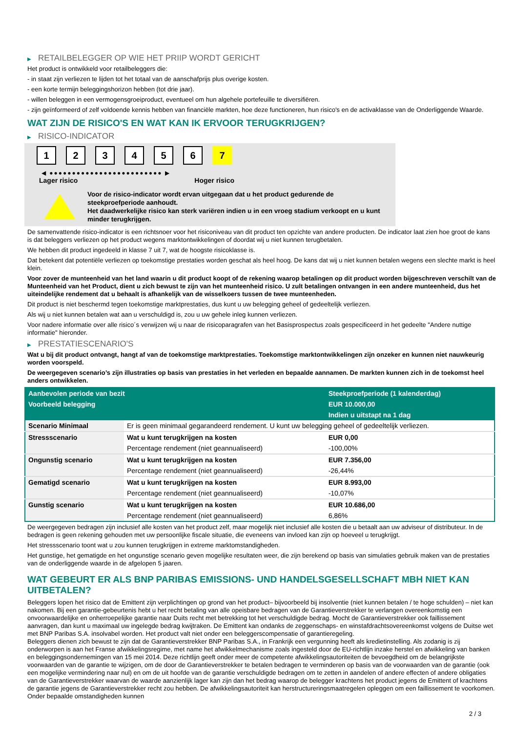▶ RETAILBELEGGER OP WIE HET PRIIP WORDT GERICHT
Het product is ontwikkeld voor retailbeleggers die:
- in staat zijn verliezen te lijden tot het totaal van de aanschafprijs plus overige kosten.
- een korte termijn beleggingshorizon hebben (tot drie jaar).
- willen beleggen in een vermogensgroeiproduct, eventueel om hun algehele portefeuille te diversifiëren.
- zijn geïnformeerd of zelf voldoende kennis hebben van financiële markten, hoe deze functioneren, hun risico's en de activaklasse van de Onderliggende Waarde.
WAT ZIJN DE RISICO'S EN WAT KAN IK ERVOOR TERUGKRIJGEN?
▶ RISICO-INDICATOR
1 2 3 4 5 6 7
◀ ●●●●●●●●●●●●●●●●●●●●●●●●● ▶
Lager risico Hoger risico
Voor de risico-indicator wordt ervan uitgegaan dat u het product gedurende de steekproefperiode aanhoudt.
Het daadwerkelijke risico kan sterk variëren indien u in een vroeg stadium verkoopt en u kunt minder terugkrijgen.
De samenvattende risico-indicator is een richtsnoer voor het risiconiveau van dit product ten opzichte van andere producten. De indicator laat zien hoe groot de kans is dat beleggers verliezen op het product wegens marktontwikkelingen of doordat wij u niet kunnen terugbetalen.
We hebben dit product ingedeeld in klasse 7 uit 7, wat de hoogste risicoklasse is.
Dat betekent dat potentiële verliezen op toekomstige prestaties worden geschat als heel hoog. De kans dat wij u niet kunnen betalen wegens een slechte markt is heel klein.
Voor zover de munteenheid van het land waarin u dit product koopt of de rekening waarop betalingen op dit product worden bijgeschreven verschilt van de Munteenheid van het Product, dient u zich bewust te zijn van het munteenheid risico. U zult betalingen ontvangen in een andere munteenheid, dus het uiteindelijke rendement dat u behaalt is afhankelijk van de wisselkoers tussen de twee munteenheden.
Dit product is niet beschermd tegen toekomstige marktprestaties, dus kunt u uw belegging geheel of gedeeltelijk verliezen.
Als wij u niet kunnen betalen wat aan u verschuldigd is, zou u uw gehele inleg kunnen verliezen.
Voor nadere informatie over alle risico´s verwijzen wij u naar de risicoparagrafen van het Basisprospectus zoals gespecificeerd in het gedeelte "Andere nuttige informatie" hieronder.
▶ PRESTATIESCENARIO'S
Wat u bij dit product ontvangt, hangt af van de toekomstige marktprestaties. Toekomstige marktontwikkelingen zijn onzeker en kunnen niet nauwkeurig worden voorspeld.
De weergegeven scenario’s zijn illustraties op basis van prestaties in het verleden en bepaalde aannamen. De markten kunnen zich in de toekomst heel anders ontwikkelen.
| Aanbevolen periode van bezit | | Steekproefperiode (1 kalenderdag) |
| Voorbeeld belegging | | EUR 10.000,00 |
| | | Indien u uitstapt na 1 dag |
| Scenario Minimaal | Er is geen minimaal gegarandeerd rendement. U kunt uw belegging geheel of gedeeltelijk verliezen. | |
| Stressscenario | Wat u kunt terugkrijgen na kosten | EUR 0,00 |
| | Percentage rendement (niet geannualiseerd) | -100,00% |
| Ongunstig scenario | Wat u kunt terugkrijgen na kosten | EUR 7.356,00 |
| | Percentage rendement (niet geannualiseerd) | -26,44% |
| Gematigd scenario | Wat u kunt terugkrijgen na kosten | EUR 8.993,00 |
| | Percentage rendement (niet geannualiseerd) | -10,07% |
| Gunstig scenario | Wat u kunt terugkrijgen na kosten | EUR 10.686,00 |
| | Percentage rendement (niet geannualiseerd) | 6,86% |
De weergegeven bedragen zijn inclusief alle kosten van het product zelf, maar mogelijk niet inclusief alle kosten die u betaalt aan uw adviseur of distributeur. In de bedragen is geen rekening gehouden met uw persoonlijke fiscale situatie, die eveneens van invloed kan zijn op hoeveel u terugkrijgt.
Het stressscenario toont wat u zou kunnen terugkrijgen in extreme marktomstandigheden.
Het gunstige, het gematigde en het ongunstige scenario geven mogelijke resultaten weer, die zijn berekend op basis van simulaties gebruik maken van de prestaties van de onderliggende waarde in de afgelopen 5 jaaren.
WAT GEBEURT ER ALS BNP PARIBAS EMISSIONS- UND HANDELSGESELLSCHAFT MBH NIET KAN UITBETALEN?
Beleggers lopen het risico dat de Emittent zijn verplichtingen op grond van het product– bijvoorbeeld bij insolventie (niet kunnen betalen / te hoge schulden) – niet kan nakomen. Bij een garantie-gebeurtenis hebt u het recht betaling van alle opeisbare bedragen van de Garantieverstrekker te verlangen overeenkomstig een onvoorwaardelijke en onherroepelijke garantie naar Duits recht met betrekking tot het verschuldigde bedrag. Mocht de Garantieverstrekker ook faillissement aanvragen, dan kunt u maximaal uw ingelegde bedrag kwijtraken. De Emittent kan ondanks de zeggenschaps- en winstafdrachtsovereenkomst volgens de Duitse wet met BNP Paribas S.A. insolvabel worden. Het product valt niet onder een beleggerscompensatie of garantieregeling.
Beleggers dienen zich bewust te zijn dat de Garantieverstrekker BNP Paribas S.A., in Frankrijk een vergunning heeft als kredietinstelling. Als zodanig is zij onderworpen is aan het Franse afwikkelingsregime, met name het afwikkelmechanisme zoals ingesteld door de EU-richtlijn inzake herstel en afwikkeling van banken en beleggingsondernemingen van 15 mei 2014. Deze richtlijn geeft onder meer de competente afwikkelingsautoriteiten de bevoegdheid om de belangrijkste voorwaarden van de garantie te wijzigen, om de door de Garantieverstrekker te betalen bedragen te verminderen op basis van de voorwaarden van de garantie (ook een mogelijke vermindering naar nul) en om de uit hoofde van de garantie verschuldigde bedragen om te zetten in aandelen of andere effecten of andere obligaties van de Garantieverstrekker waarvan de waarde aanzienlijk lager kan zijn dan het bedrag waarop de belegger krachtens het product jegens de Emittent of krachtens de garantie jegens de Garantieverstrekker recht zou hebben. De afwikkelingsautoriteit kan herstructureringsmaatregelen opleggen om een faillissement te voorkomen. Onder bepaalde omstandigheden kunnen
2 / 3